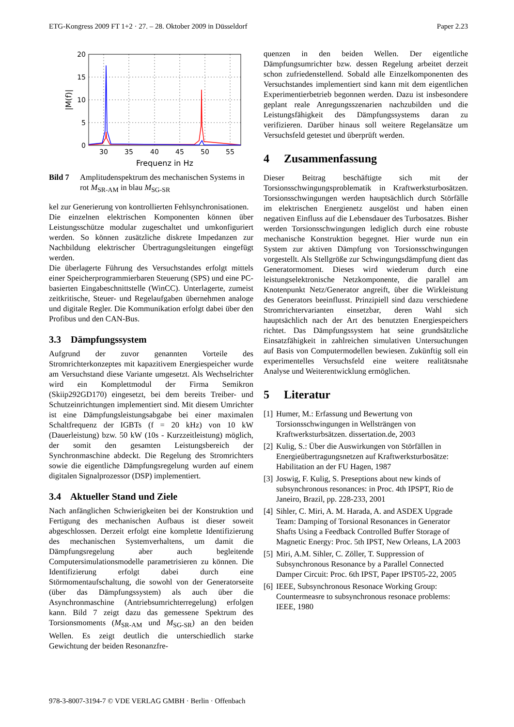ETG-Kongress 2009 FT 1+2 · 27. – 28. Oktober 2009 in Düsseldorf Paper 2.23
20
15
10
5
0
30
35
40
45
50
55
Frequenz in Hz
|M(f)|
Bild 7 Amplitudenspektrum des mechanischen Systems in rot M<sub>SR-AM</sub> in blau M<sub>SG-SR</sub>
kel zur Generierung von kontrollierten Fehlsynchronisationen.
Die einzelnen elektrischen Komponenten können über Leistungsschütze modular zugeschaltet und umkonfiguriert werden. So können zusätzliche diskrete Impedanzen zur Nachbildung elektrischer Übertragungsleitungen eingefügt werden.
Die überlagerte Führung des Versuchstandes erfolgt mittels einer Speicherprogrammierbaren Steuerung (SPS) und eine PC-basierten Eingabeschnittstelle (WinCC). Unterlagerte, zumeist zeitkritische, Steuer- und Regelaufgaben übernehmen analoge und digitale Regler. Die Kommunikation erfolgt dabei über den Profibus und den CAN-Bus.
3.3 Dämpfungssystem
Aufgrund der zuvor genannten Vorteile des Stromrichterkonzeptes mit kapazitivem Energiespeicher wurde am Versuchstand diese Variante umgesetzt. Als Wechselrichter wird ein Komplettmodul der Firma Semikron (Skiip292GD170) eingesetzt, bei dem bereits Treiber- und Schutzeinrichtungen implementiert sind. Mit diesem Umrichter ist eine Dämpfungsleistungsabgabe bei einer maximalen Schaltfrequenz der IGBTs (f = 20 kHz) von 10 kW (Dauerleistung) bzw. 50 kW (10s - Kurzzeitleistung) möglich, der somit den gesamten Leistungsbereich der Synchronmaschine abdeckt. Die Regelung des Stromrichters sowie die eigentliche Dämpfungsregelung wurden auf einem digitalen Signalprozessor (DSP) implementiert.
3.4 Aktueller Stand und Ziele
Nach anfänglichen Schwierigkeiten bei der Konstruktion und Fertigung des mechanischen Aufbaus ist dieser soweit abgeschlossen. Derzeit erfolgt eine komplette Identifizierung des mechanischen Systemverhaltens, um damit die Dämpfungsregelung aber auch begleitende Computersimulationsmodelle parametrisieren zu können. Die Identifizierung erfolgt dabei durch eine Störmomentaufschaltung, die sowohl von der Generatorseite (über das Dämpfungssystem) als auch über die Asynchronmaschine (Antriebsumrichterregelung) erfolgen kann. Bild 7 zeigt dazu das gemessene Spektrum des Torsionsmoments (M<sub>SR-AM</sub> und M<sub>SG-SR</sub>) an den beiden Wellen. Es zeigt deutlich die unterschiedlich starke Gewichtung der beiden Resonanzfre-
quenzen in den beiden Wellen. Der eigentliche Dämpfungsumrichter bzw. dessen Regelung arbeitet derzeit schon zufriedenstellend. Sobald alle Einzelkomponenten des Versuchstandes implementiert sind kann mit dem eigentlichen Experimentierbetrieb begonnen werden. Dazu ist insbesondere geplant reale Anregungsszenarien nachzubilden und die Leistungsfähigkeit des Dämpfungssystems daran zu verifizieren. Darüber hinaus soll weitere Regelansätze um Versuchsfeld getestet und überprüft werden.
4 Zusammenfassung
Dieser Beitrag beschäftigte sich mit der Torsionsschwingungsproblematik in Kraftwerksturbosätzen. Torsionsschwingungen werden hauptsächlich durch Störfälle im elektrischen Energienetz ausgelöst und haben einen negativen Einfluss auf die Lebensdauer des Turbosatzes. Bisher werden Torsionsschwingungen lediglich durch eine robuste mechanische Konstruktion begegnet. Hier wurde nun ein System zur aktiven Dämpfung von Torsionsschwingungen vorgestellt. Als Stellgröße zur Schwingungsdämpfung dient das Generatormoment. Dieses wird wiederum durch eine leistungselektronische Netzkomponente, die parallel am Knotenpunkt Netz/Generator angreift, über die Wirkleistung des Generators beeinflusst. Prinzipiell sind dazu verschiedene Stromrichtervarianten einsetzbar, deren Wahl sich hauptsächlich nach der Art des benutzten Energiespeichers richtet. Das Dämpfungssystem hat seine grundsätzliche Einsatzfähigkeit in zahlreichen simulativen Untersuchungen auf Basis von Computermodellen bewiesen. Zukünftig soll ein experimentelles Versuchsfeld eine weitere realitätsnahe Analyse und Weiterentwicklung ermöglichen.
5 Literatur
[1] Humer, M.: Erfassung und Bewertung von Torsionsschwingungen in Wellsträngen von Kraftwerksturbsätzen. dissertation.de, 2003
[2] Kulig, S.: Über die Auswirkungen von Störfällen in Energieübertragungsnetzen auf Kraftwerksturbosätze: Habilitation an der FU Hagen, 1987
[3] Joswig, F. Kulig, S. Preseptions about new kinds of subsynchronous resonances: in Proc. 4th IPSPT, Rio de Janeiro, Brazil, pp. 228-233, 2001
[4] Sihler, C. Miri, A. M. Harada, A. and ASDEX Upgrade Team: Damping of Torsional Resonances in Generator Shafts Using a Feedback Controlled Buffer Storage of Magnetic Energy: Proc. 5th IPST, New Orleans, LA 2003
[5] Miri, A.M. Sihler, C. Zöller, T. Suppression of Subsynchronous Resonance by a Parallel Connected Damper Circuit: Proc. 6th IPST, Paper IPST05-22, 2005
[6] IEEE, Subsynchronous Resonace Working Group: Countermeasre to subsynchronous resonace problems: IEEE, 1980
978-3-8007-3194-7 © VDE VERLAG GMBH · Berlin · Offenbach